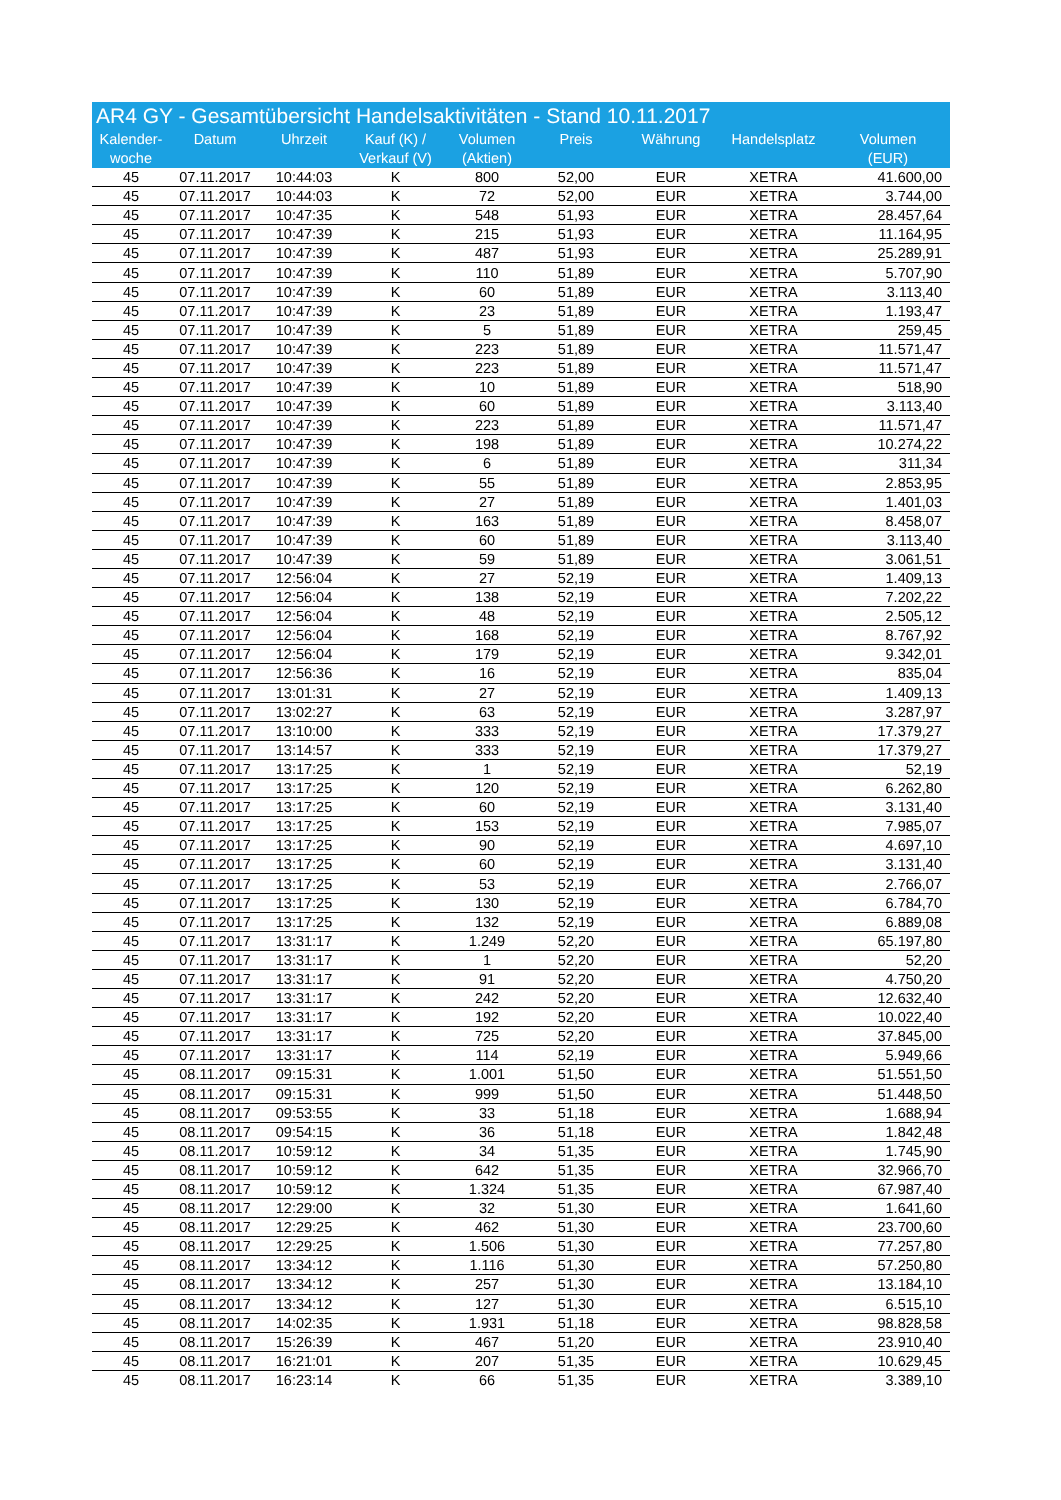AR4 GY - Gesamtübersicht Handelsaktivitäten - Stand 10.11.2017
| Kalender- woche | Datum | Uhrzeit | Kauf (K) / Verkauf (V) | Volumen (Aktien) | Preis | Währung | Handelsplatz | Volumen (EUR) |
| --- | --- | --- | --- | --- | --- | --- | --- | --- |
| 45 | 07.11.2017 | 10:44:03 | K | 800 | 52,00 | EUR | XETRA | 41.600,00 |
| 45 | 07.11.2017 | 10:44:03 | K | 72 | 52,00 | EUR | XETRA | 3.744,00 |
| 45 | 07.11.2017 | 10:47:35 | K | 548 | 51,93 | EUR | XETRA | 28.457,64 |
| 45 | 07.11.2017 | 10:47:39 | K | 215 | 51,93 | EUR | XETRA | 11.164,95 |
| 45 | 07.11.2017 | 10:47:39 | K | 487 | 51,93 | EUR | XETRA | 25.289,91 |
| 45 | 07.11.2017 | 10:47:39 | K | 110 | 51,89 | EUR | XETRA | 5.707,90 |
| 45 | 07.11.2017 | 10:47:39 | K | 60 | 51,89 | EUR | XETRA | 3.113,40 |
| 45 | 07.11.2017 | 10:47:39 | K | 23 | 51,89 | EUR | XETRA | 1.193,47 |
| 45 | 07.11.2017 | 10:47:39 | K | 5 | 51,89 | EUR | XETRA | 259,45 |
| 45 | 07.11.2017 | 10:47:39 | K | 223 | 51,89 | EUR | XETRA | 11.571,47 |
| 45 | 07.11.2017 | 10:47:39 | K | 223 | 51,89 | EUR | XETRA | 11.571,47 |
| 45 | 07.11.2017 | 10:47:39 | K | 10 | 51,89 | EUR | XETRA | 518,90 |
| 45 | 07.11.2017 | 10:47:39 | K | 60 | 51,89 | EUR | XETRA | 3.113,40 |
| 45 | 07.11.2017 | 10:47:39 | K | 223 | 51,89 | EUR | XETRA | 11.571,47 |
| 45 | 07.11.2017 | 10:47:39 | K | 198 | 51,89 | EUR | XETRA | 10.274,22 |
| 45 | 07.11.2017 | 10:47:39 | K | 6 | 51,89 | EUR | XETRA | 311,34 |
| 45 | 07.11.2017 | 10:47:39 | K | 55 | 51,89 | EUR | XETRA | 2.853,95 |
| 45 | 07.11.2017 | 10:47:39 | K | 27 | 51,89 | EUR | XETRA | 1.401,03 |
| 45 | 07.11.2017 | 10:47:39 | K | 163 | 51,89 | EUR | XETRA | 8.458,07 |
| 45 | 07.11.2017 | 10:47:39 | K | 60 | 51,89 | EUR | XETRA | 3.113,40 |
| 45 | 07.11.2017 | 10:47:39 | K | 59 | 51,89 | EUR | XETRA | 3.061,51 |
| 45 | 07.11.2017 | 12:56:04 | K | 27 | 52,19 | EUR | XETRA | 1.409,13 |
| 45 | 07.11.2017 | 12:56:04 | K | 138 | 52,19 | EUR | XETRA | 7.202,22 |
| 45 | 07.11.2017 | 12:56:04 | K | 48 | 52,19 | EUR | XETRA | 2.505,12 |
| 45 | 07.11.2017 | 12:56:04 | K | 168 | 52,19 | EUR | XETRA | 8.767,92 |
| 45 | 07.11.2017 | 12:56:04 | K | 179 | 52,19 | EUR | XETRA | 9.342,01 |
| 45 | 07.11.2017 | 12:56:36 | K | 16 | 52,19 | EUR | XETRA | 835,04 |
| 45 | 07.11.2017 | 13:01:31 | K | 27 | 52,19 | EUR | XETRA | 1.409,13 |
| 45 | 07.11.2017 | 13:02:27 | K | 63 | 52,19 | EUR | XETRA | 3.287,97 |
| 45 | 07.11.2017 | 13:10:00 | K | 333 | 52,19 | EUR | XETRA | 17.379,27 |
| 45 | 07.11.2017 | 13:14:57 | K | 333 | 52,19 | EUR | XETRA | 17.379,27 |
| 45 | 07.11.2017 | 13:17:25 | K | 1 | 52,19 | EUR | XETRA | 52,19 |
| 45 | 07.11.2017 | 13:17:25 | K | 120 | 52,19 | EUR | XETRA | 6.262,80 |
| 45 | 07.11.2017 | 13:17:25 | K | 60 | 52,19 | EUR | XETRA | 3.131,40 |
| 45 | 07.11.2017 | 13:17:25 | K | 153 | 52,19 | EUR | XETRA | 7.985,07 |
| 45 | 07.11.2017 | 13:17:25 | K | 90 | 52,19 | EUR | XETRA | 4.697,10 |
| 45 | 07.11.2017 | 13:17:25 | K | 60 | 52,19 | EUR | XETRA | 3.131,40 |
| 45 | 07.11.2017 | 13:17:25 | K | 53 | 52,19 | EUR | XETRA | 2.766,07 |
| 45 | 07.11.2017 | 13:17:25 | K | 130 | 52,19 | EUR | XETRA | 6.784,70 |
| 45 | 07.11.2017 | 13:17:25 | K | 132 | 52,19 | EUR | XETRA | 6.889,08 |
| 45 | 07.11.2017 | 13:31:17 | K | 1.249 | 52,20 | EUR | XETRA | 65.197,80 |
| 45 | 07.11.2017 | 13:31:17 | K | 1 | 52,20 | EUR | XETRA | 52,20 |
| 45 | 07.11.2017 | 13:31:17 | K | 91 | 52,20 | EUR | XETRA | 4.750,20 |
| 45 | 07.11.2017 | 13:31:17 | K | 242 | 52,20 | EUR | XETRA | 12.632,40 |
| 45 | 07.11.2017 | 13:31:17 | K | 192 | 52,20 | EUR | XETRA | 10.022,40 |
| 45 | 07.11.2017 | 13:31:17 | K | 725 | 52,20 | EUR | XETRA | 37.845,00 |
| 45 | 07.11.2017 | 13:31:17 | K | 114 | 52,19 | EUR | XETRA | 5.949,66 |
| 45 | 08.11.2017 | 09:15:31 | K | 1.001 | 51,50 | EUR | XETRA | 51.551,50 |
| 45 | 08.11.2017 | 09:15:31 | K | 999 | 51,50 | EUR | XETRA | 51.448,50 |
| 45 | 08.11.2017 | 09:53:55 | K | 33 | 51,18 | EUR | XETRA | 1.688,94 |
| 45 | 08.11.2017 | 09:54:15 | K | 36 | 51,18 | EUR | XETRA | 1.842,48 |
| 45 | 08.11.2017 | 10:59:12 | K | 34 | 51,35 | EUR | XETRA | 1.745,90 |
| 45 | 08.11.2017 | 10:59:12 | K | 642 | 51,35 | EUR | XETRA | 32.966,70 |
| 45 | 08.11.2017 | 10:59:12 | K | 1.324 | 51,35 | EUR | XETRA | 67.987,40 |
| 45 | 08.11.2017 | 12:29:00 | K | 32 | 51,30 | EUR | XETRA | 1.641,60 |
| 45 | 08.11.2017 | 12:29:25 | K | 462 | 51,30 | EUR | XETRA | 23.700,60 |
| 45 | 08.11.2017 | 12:29:25 | K | 1.506 | 51,30 | EUR | XETRA | 77.257,80 |
| 45 | 08.11.2017 | 13:34:12 | K | 1.116 | 51,30 | EUR | XETRA | 57.250,80 |
| 45 | 08.11.2017 | 13:34:12 | K | 257 | 51,30 | EUR | XETRA | 13.184,10 |
| 45 | 08.11.2017 | 13:34:12 | K | 127 | 51,30 | EUR | XETRA | 6.515,10 |
| 45 | 08.11.2017 | 14:02:35 | K | 1.931 | 51,18 | EUR | XETRA | 98.828,58 |
| 45 | 08.11.2017 | 15:26:39 | K | 467 | 51,20 | EUR | XETRA | 23.910,40 |
| 45 | 08.11.2017 | 16:21:01 | K | 207 | 51,35 | EUR | XETRA | 10.629,45 |
| 45 | 08.11.2017 | 16:23:14 | K | 66 | 51,35 | EUR | XETRA | 3.389,10 |